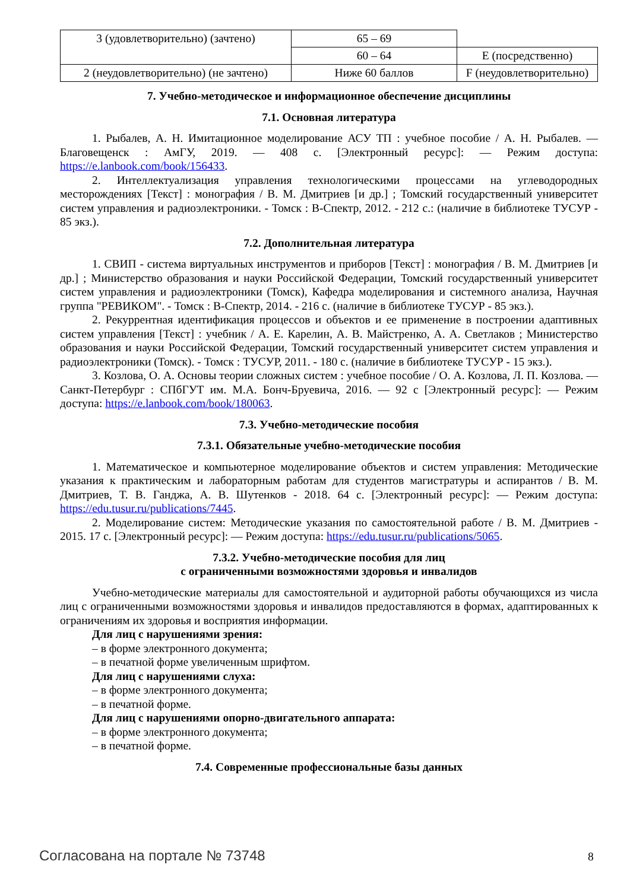| 3 (удовлетворительно) (зачтено) | 65 – 69 | |
| | 60 – 64 | E (посредственно) |
| 2 (неудовлетворительно) (не зачтено) | Ниже 60 баллов | F (неудовлетворительно) |
7. Учебно-методическое и информационное обеспечение дисциплины
7.1. Основная литература
1. Рыбалев, А. Н. Имитационное моделирование АСУ ТП : учебное пособие / А. Н. Рыбалев. — Благовещенск : АмГУ, 2019. — 408 с. [Электронный ресурс]: — Режим доступа: https://e.lanbook.com/book/156433.
2. Интеллектуализация управления технологическими процессами на углеводородных месторождениях [Текст] : монография / В. М. Дмитриев [и др.] ; Томский государственный университет систем управления и радиоэлектроники. - Томск : В-Спектр, 2012. - 212 с.: (наличие в библиотеке ТУСУР - 85 экз.).
7.2. Дополнительная литература
1. СВИП - система виртуальных инструментов и приборов [Текст] : монография / В. М. Дмитриев [и др.] ; Министерство образования и науки Российской Федерации, Томский государственный университет систем управления и радиоэлектроники (Томск), Кафедра моделирования и системного анализа, Научная группа "РЕВИКОМ". - Томск : В-Спектр, 2014. - 216 с. (наличие в библиотеке ТУСУР - 85 экз.).
2. Рекуррентная идентификация процессов и объектов и ее применение в построении адаптивных систем управления [Текст] : учебник / А. Е. Карелин, А. В. Майстренко, А. А. Светлаков ; Министерство образования и науки Российской Федерации, Томский государственный университет систем управления и радиоэлектроники (Томск). - Томск : ТУСУР, 2011. - 180 с. (наличие в библиотеке ТУСУР - 15 экз.).
3. Козлова, О. А. Основы теории сложных систем : учебное пособие / О. А. Козлова, Л. П. Козлова. — Санкт-Петербург : СПбГУТ им. М.А. Бонч-Бруевича, 2016. — 92 с [Электронный ресурс]: — Режим доступа: https://e.lanbook.com/book/180063.
7.3. Учебно-методические пособия
7.3.1. Обязательные учебно-методические пособия
1. Математическое и компьютерное моделирование объектов и систем управления: Методические указания к практическим и лабораторным работам для студентов магистратуры и аспирантов / В. М. Дмитриев, Т. В. Ганджа, А. В. Шутенков - 2018. 64 с. [Электронный ресурс]: — Режим доступа: https://edu.tusur.ru/publications/7445.
2. Моделирование систем: Методические указания по самостоятельной работе / В. М. Дмитриев - 2015. 17 с. [Электронный ресурс]: — Режим доступа: https://edu.tusur.ru/publications/5065.
7.3.2. Учебно-методические пособия для лиц
с ограниченными возможностями здоровья и инвалидов
Учебно-методические материалы для самостоятельной и аудиторной работы обучающихся из числа лиц с ограниченными возможностями здоровья и инвалидов предоставляются в формах, адаптированных к ограничениям их здоровья и восприятия информации.
Для лиц с нарушениями зрения:
– в форме электронного документа;
– в печатной форме увеличенным шрифтом.
Для лиц с нарушениями слуха:
– в форме электронного документа;
– в печатной форме.
Для лиц с нарушениями опорно-двигательного аппарата:
– в форме электронного документа;
– в печатной форме.
7.4. Современные профессиональные базы данных
Согласована на портале № 73748 8